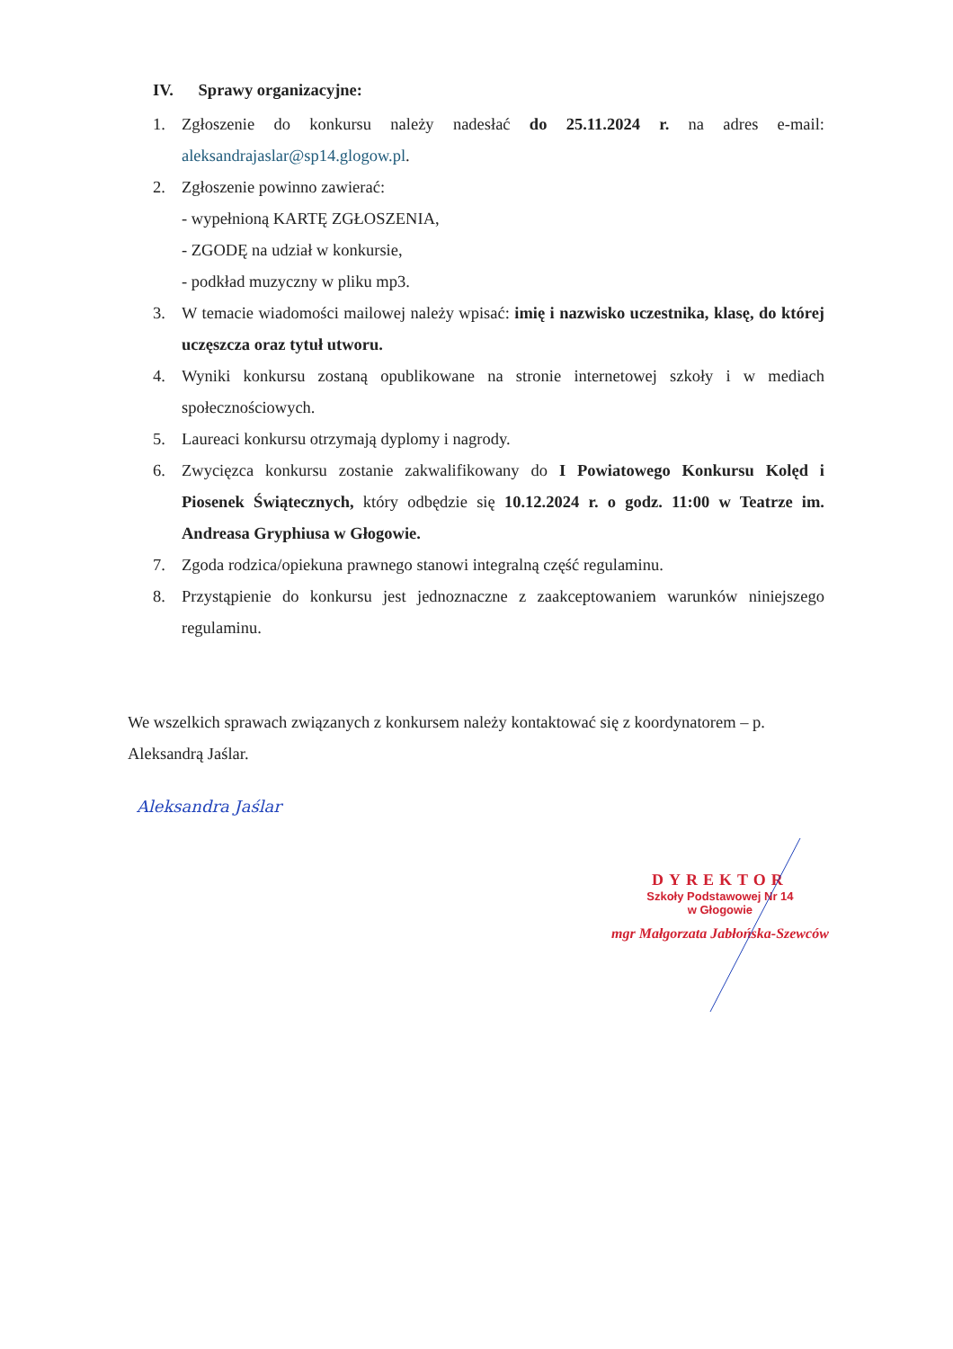IV. Sprawy organizacyjne:
1. Zgłoszenie do konkursu należy nadesłać do 25.11.2024 r. na adres e-mail: aleksandrajaslar@sp14.glogow.pl.
2. Zgłoszenie powinno zawierać:
- wypełnioną KARTĘ ZGŁOSZENIA,
- ZGODĘ na udział w konkursie,
- podkład muzyczny w pliku mp3.
3. W temacie wiadomości mailowej należy wpisać: imię i nazwisko uczestnika, klasę, do której uczęszcza oraz tytuł utworu.
4. Wyniki konkursu zostaną opublikowane na stronie internetowej szkoły i w mediach społecznościowych.
5. Laureaci konkursu otrzymają dyplomy i nagrody.
6. Zwycięzca konkursu zostanie zakwalifikowany do I Powiatowego Konkursu Kolęd i Piosenek Świątecznych, który odbędzie się 10.12.2024 r. o godz. 11:00 w Teatrze im. Andreasa Gryphiusa w Głogowie.
7. Zgoda rodzica/opiekuna prawnego stanowi integralną część regulaminu.
8. Przystąpienie do konkursu jest jednoznaczne z zaakceptowaniem warunków niniejszego regulaminu.
We wszelkich sprawach związanych z konkursem należy kontaktować się z koordynatorem – p. Aleksandrą Jaślar.
Aleksandra Jaślar
DYREKTOR
Szkoły Podstawowej Nr 14
w Głogowie
mgr Małgorzata Jabłońska-Szewców